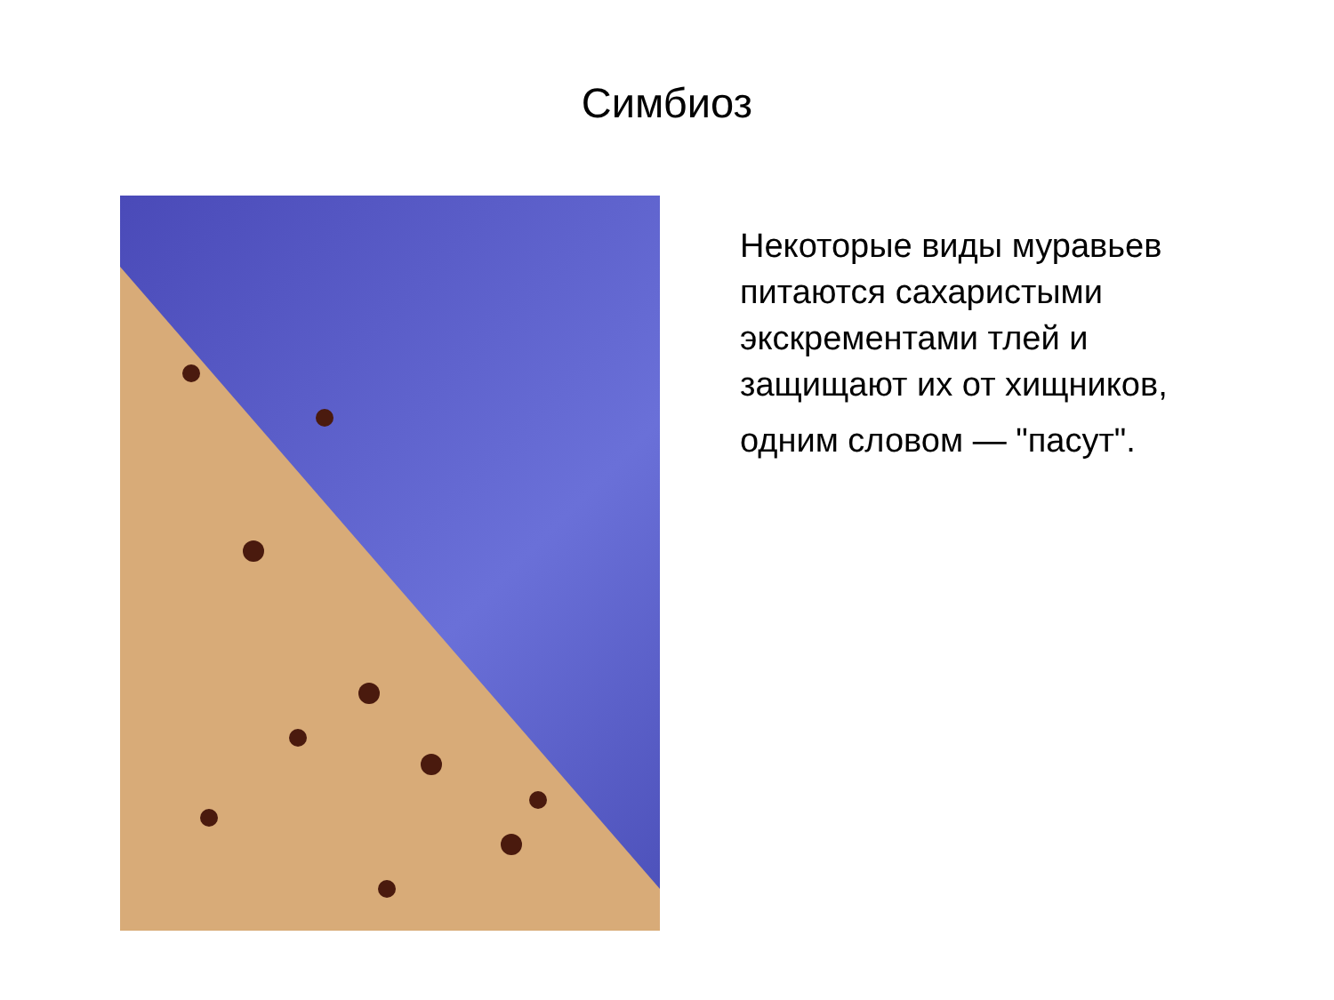Симбиоз
Некоторые виды муравьев питаются сахаристыми экскрементами тлей и защищают их от хищников,
одним словом — "пасут".